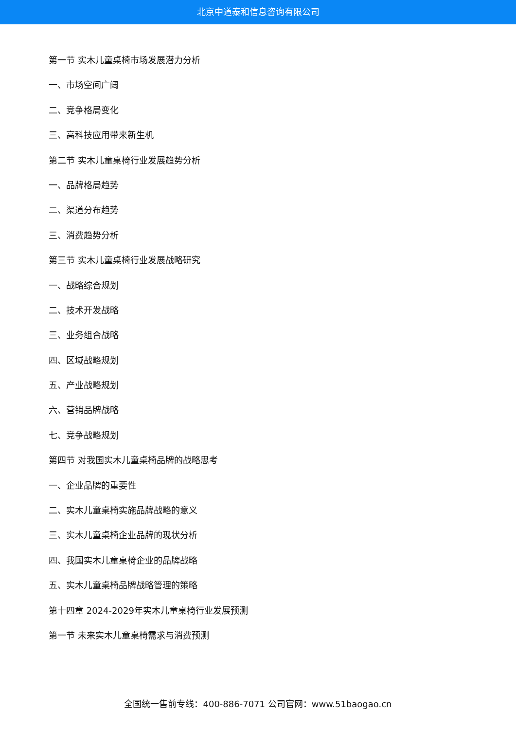北京中道泰和信息咨询有限公司
第一节 实木儿童桌椅市场发展潜力分析
一、市场空间广阔
二、竞争格局变化
三、高科技应用带来新生机
第二节 实木儿童桌椅行业发展趋势分析
一、品牌格局趋势
二、渠道分布趋势
三、消费趋势分析
第三节 实木儿童桌椅行业发展战略研究
一、战略综合规划
二、技术开发战略
三、业务组合战略
四、区域战略规划
五、产业战略规划
六、营销品牌战略
七、竞争战略规划
第四节 对我国实木儿童桌椅品牌的战略思考
一、企业品牌的重要性
二、实木儿童桌椅实施品牌战略的意义
三、实木儿童桌椅企业品牌的现状分析
四、我国实木儿童桌椅企业的品牌战略
五、实木儿童桌椅品牌战略管理的策略
第十四章 2024-2029年实木儿童桌椅行业发展预测
第一节 未来实木儿童桌椅需求与消费预测
全国统一售前专线：400-886-7071 公司官网：www.51baogao.cn